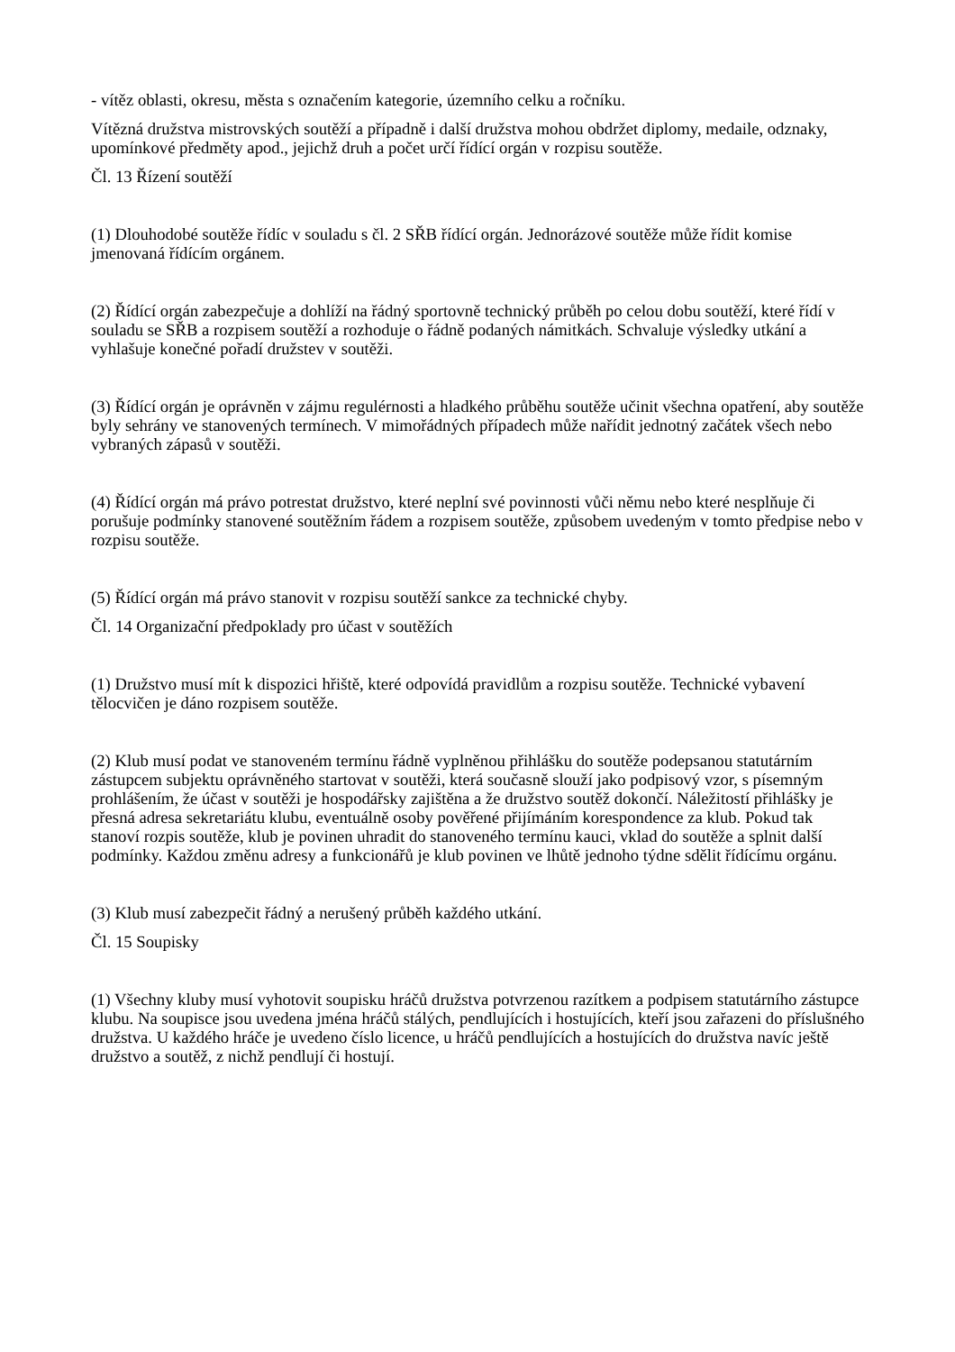- vítěz oblasti, okresu, města s označením kategorie, územního celku a ročníku.
Vítězná družstva mistrovských soutěží a případně i další družstva mohou obdržet diplomy, medaile, odznaky, upomínkové předměty apod., jejichž druh a počet určí řídící orgán v rozpisu soutěže.
Čl. 13 Řízení soutěží
(1) Dlouhodobé soutěže řídíc v souladu s čl. 2 SŘB řídící orgán. Jednorázové soutěže může řídit komise jmenovaná řídícím orgánem.
(2) Řídící orgán zabezpečuje a dohlíží na řádný sportovně technický průběh po celou dobu soutěží, které řídí v souladu se SŘB a rozpisem soutěží a rozhoduje o řádně podaných námitkách. Schvaluje výsledky utkání a vyhlašuje konečné pořadí družstev v soutěži.
(3) Řídící orgán je oprávněn v zájmu regulérnosti a hladkého průběhu soutěže učinit všechna opatření, aby soutěže byly sehrány ve stanovených termínech. V mimořádných případech může nařídit jednotný začátek všech nebo vybraných zápasů v soutěži.
(4) Řídící orgán má právo potrestat družstvo, které neplní své povinnosti vůči němu nebo které nesplňuje či porušuje podmínky stanovené soutěžním řádem a rozpisem soutěže, způsobem uvedeným v tomto předpise nebo v rozpisu soutěže.
(5) Řídící orgán má právo stanovit v rozpisu soutěží sankce za technické chyby.
Čl. 14 Organizační předpoklady pro účast v soutěžích
(1) Družstvo musí mít k dispozici hřiště, které odpovídá pravidlům a rozpisu soutěže. Technické vybavení tělocvičen je dáno rozpisem soutěže.
(2) Klub musí podat ve stanoveném termínu řádně vyplněnou přihlášku do soutěže podepsanou statutárním zástupcem subjektu oprávněného startovat v soutěži, která současně slouží jako podpisový vzor, s písemným prohlášením, že účast v soutěži je hospodářsky zajištěna a že družstvo soutěž dokončí. Náležitostí přihlášky je přesná adresa sekretariátu klubu, eventuálně osoby pověřené přijímáním korespondence za klub. Pokud tak stanoví rozpis soutěže, klub je povinen uhradit do stanoveného termínu kauci, vklad do soutěže a splnit další podmínky. Každou změnu adresy a funkcionářů je klub povinen ve lhůtě jednoho týdne sdělit řídícímu orgánu.
(3) Klub musí zabezpečit řádný a nerušený průběh každého utkání.
Čl. 15 Soupisky
(1) Všechny kluby musí vyhotovit soupisku hráčů družstva potvrzenou razítkem a podpisem statutárního zástupce klubu. Na soupisce jsou uvedena jména hráčů stálých, pendlujících i hostujících, kteří jsou zařazeni do příslušného družstva. U každého hráče je uvedeno číslo licence, u hráčů pendlujících a hostujících do družstva navíc ještě družstvo a soutěž, z nichž pendlují či hostují.